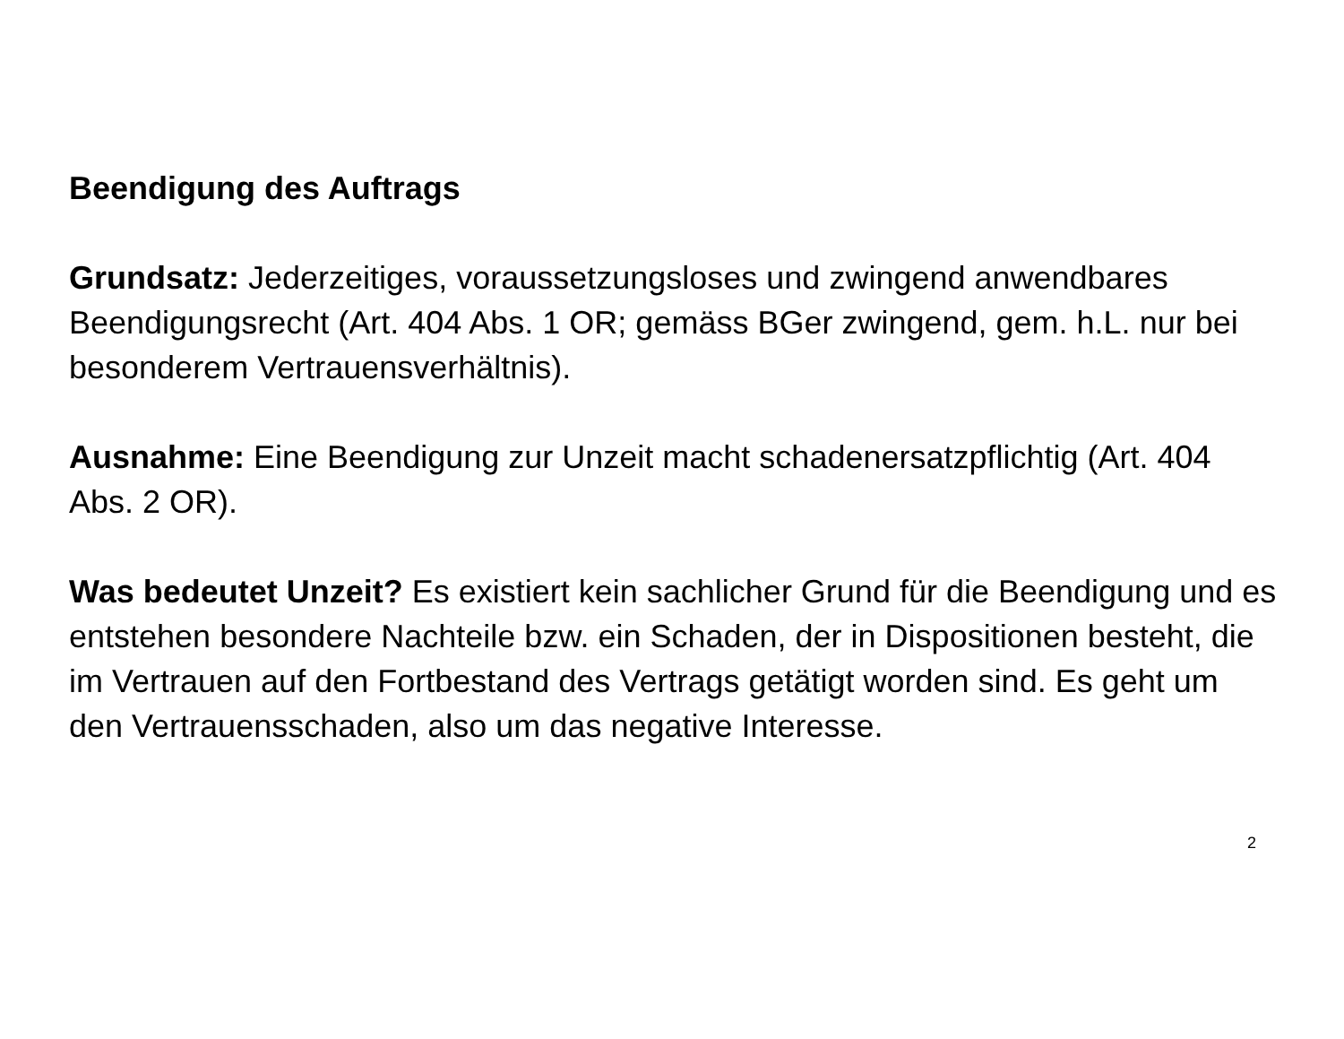Beendigung des Auftrags
Grundsatz: Jederzeitiges, voraussetzungsloses und zwingend anwendbares Beendigungsrecht (Art. 404 Abs. 1 OR; gemäss BGer zwingend, gem. h.L. nur bei besonderem Vertrauensverhältnis).
Ausnahme: Eine Beendigung zur Unzeit macht schadenersatzpflichtig (Art. 404 Abs. 2 OR).
Was bedeutet Unzeit? Es existiert kein sachlicher Grund für die Beendigung und es entstehen besondere Nachteile bzw. ein Schaden, der in Dispositionen besteht, die im Vertrauen auf den Fortbestand des Vertrags getätigt worden sind. Es geht um den Vertrauensschaden, also um das negative Interesse.
2